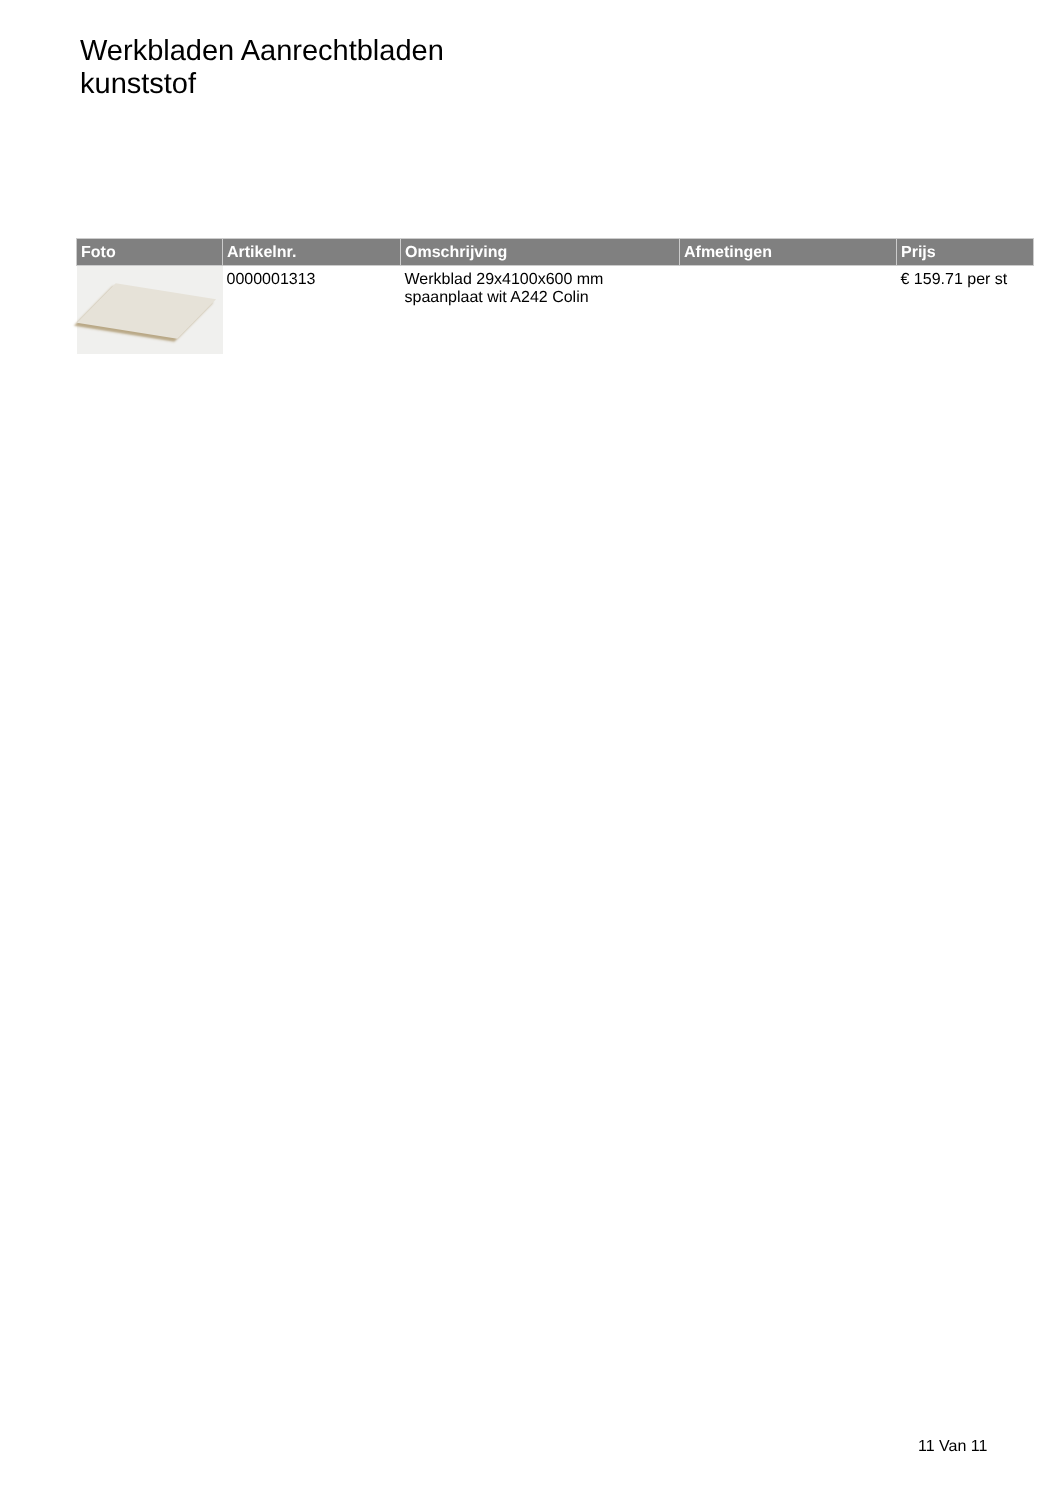Werkbladen Aanrechtbladen
kunststof
| Foto | Artikelnr. | Omschrijving | Afmetingen | Prijs |
| --- | --- | --- | --- | --- |
| | 0000001313 | Werkblad 29x4100x600 mm spaanplaat wit A242 Colin | | € 159.71 per st |
11 Van 11